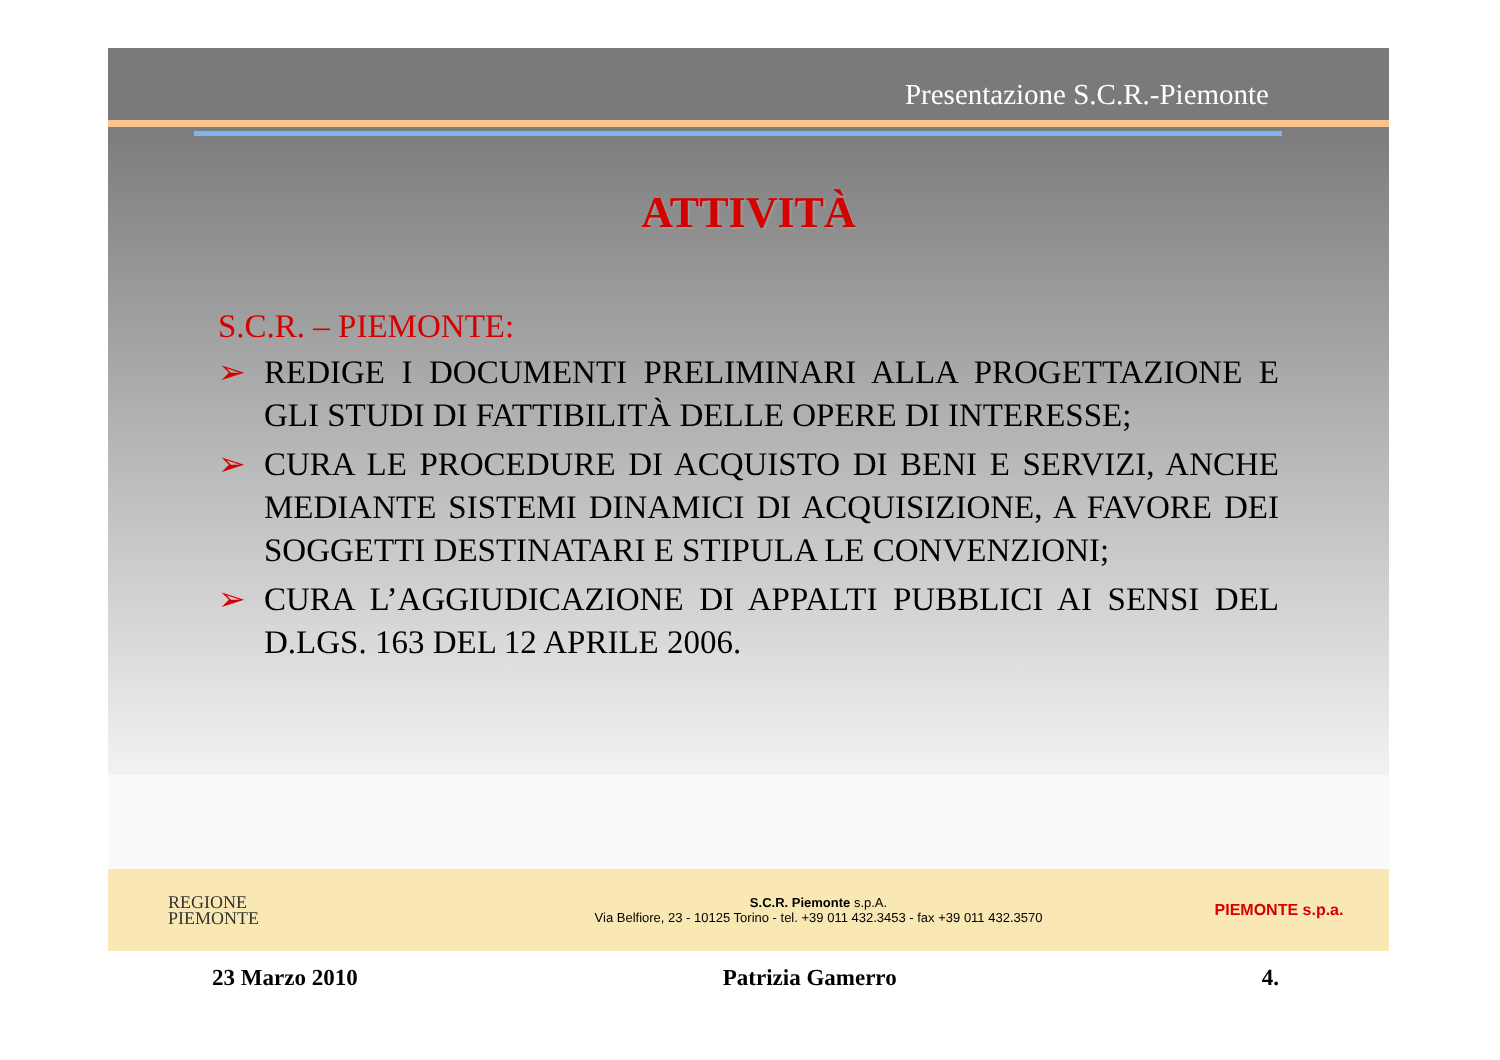Presentazione S.C.R.-Piemonte
ATTIVITÀ
S.C.R. – PIEMONTE:
➢ REDIGE I DOCUMENTI PRELIMINARI ALLA PROGETTAZIONE E GLI STUDI DI FATTIBILITÀ DELLE OPERE DI INTERESSE;
➢ CURA LE PROCEDURE DI ACQUISTO DI BENI E SERVIZI, ANCHE MEDIANTE SISTEMI DINAMICI DI ACQUISIZIONE, A FAVORE DEI SOGGETTI DESTINATARI E STIPULA LE CONVENZIONI;
➢ CURA L’AGGIUDICAZIONE DI APPALTI PUBBLICI AI SENSI DEL D.LGS. 163 DEL 12 APRILE 2006.
REGIONE
PIEMONTE
S.C.R. Piemonte s.p.A.
Via Belfiore, 23 - 10125 Torino - tel. +39 011 432.3453 - fax +39 011 432.3570
PIEMONTE s.p.a.
23 Marzo 2010 Patrizia Gamerro 4.